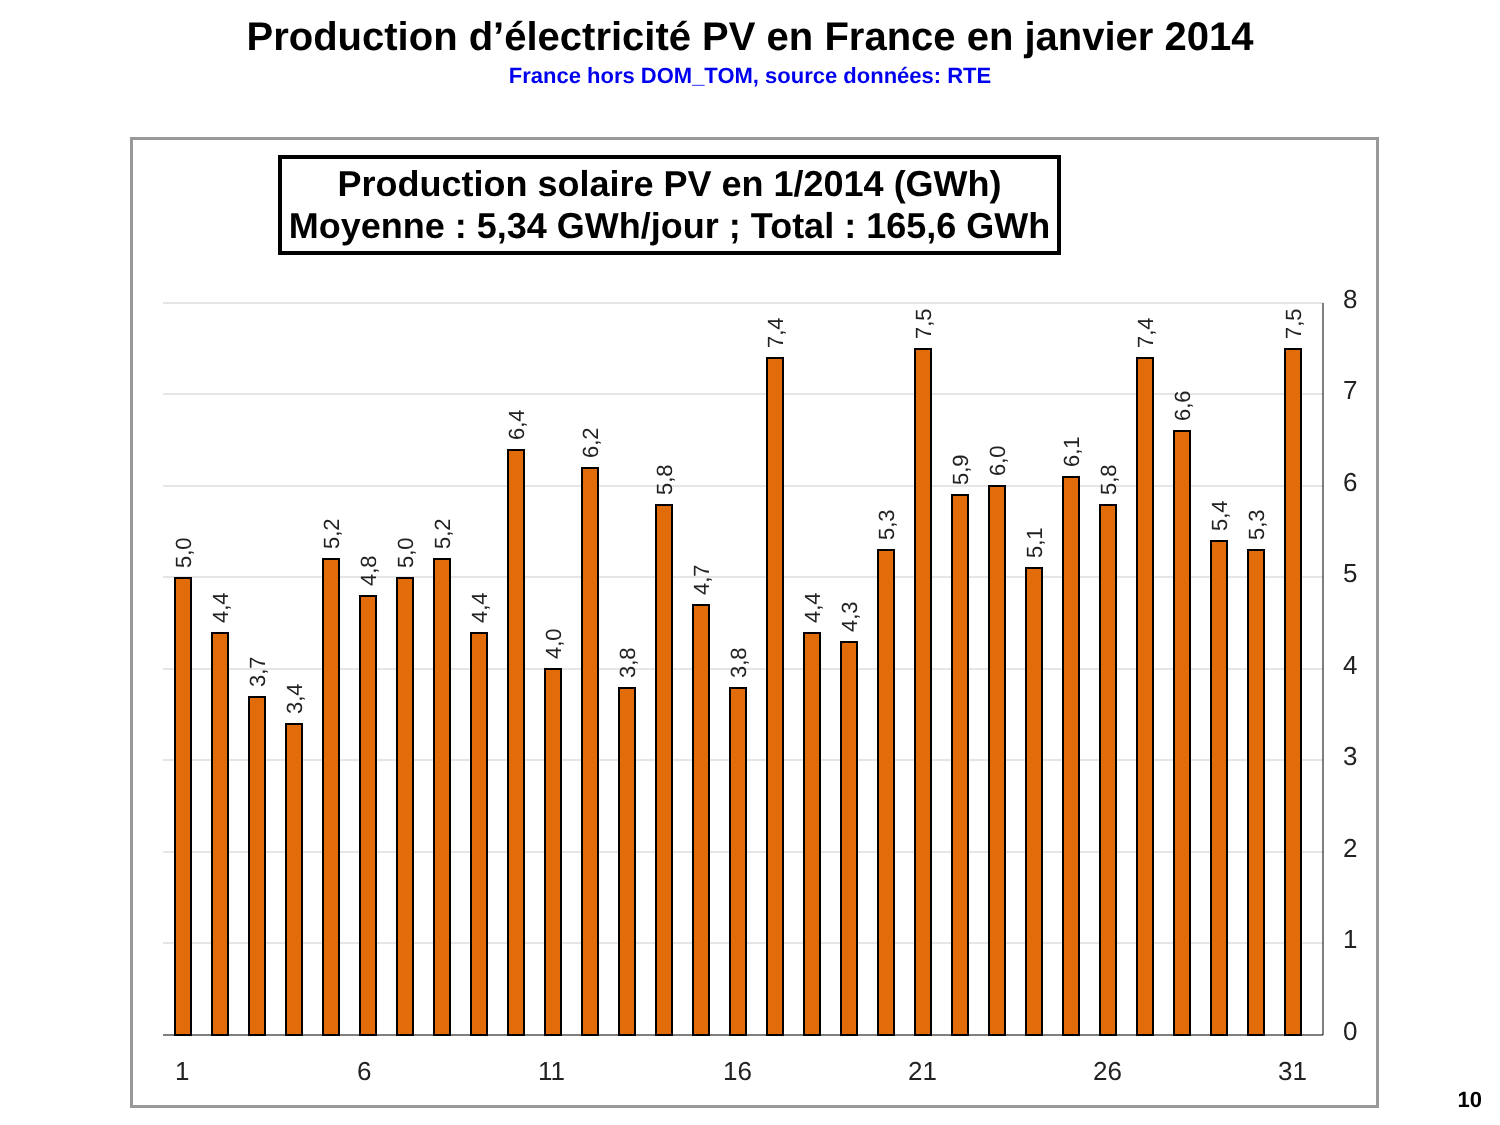Production d’électricité PV en France en janvier 2014
France hors DOM_TOM, source données: RTE
Production solaire PV en 1/2014 (GWh)
Moyenne : 5,34 GWh/jour ; Total : 165,6 GWh
8
7
6
5
4
3
2
1
0
1
6
11
16
21
26
31
5,0
4,4
3,7
3,4
5,2
4,8
5,0
5,2
4,4
6,4
4,0
6,2
3,8
5,8
4,7
3,8
7,4
4,4
4,3
5,3
7,5
5,9
6,0
5,1
6,1
5,8
7,4
6,6
5,4
5,3
7,5
10